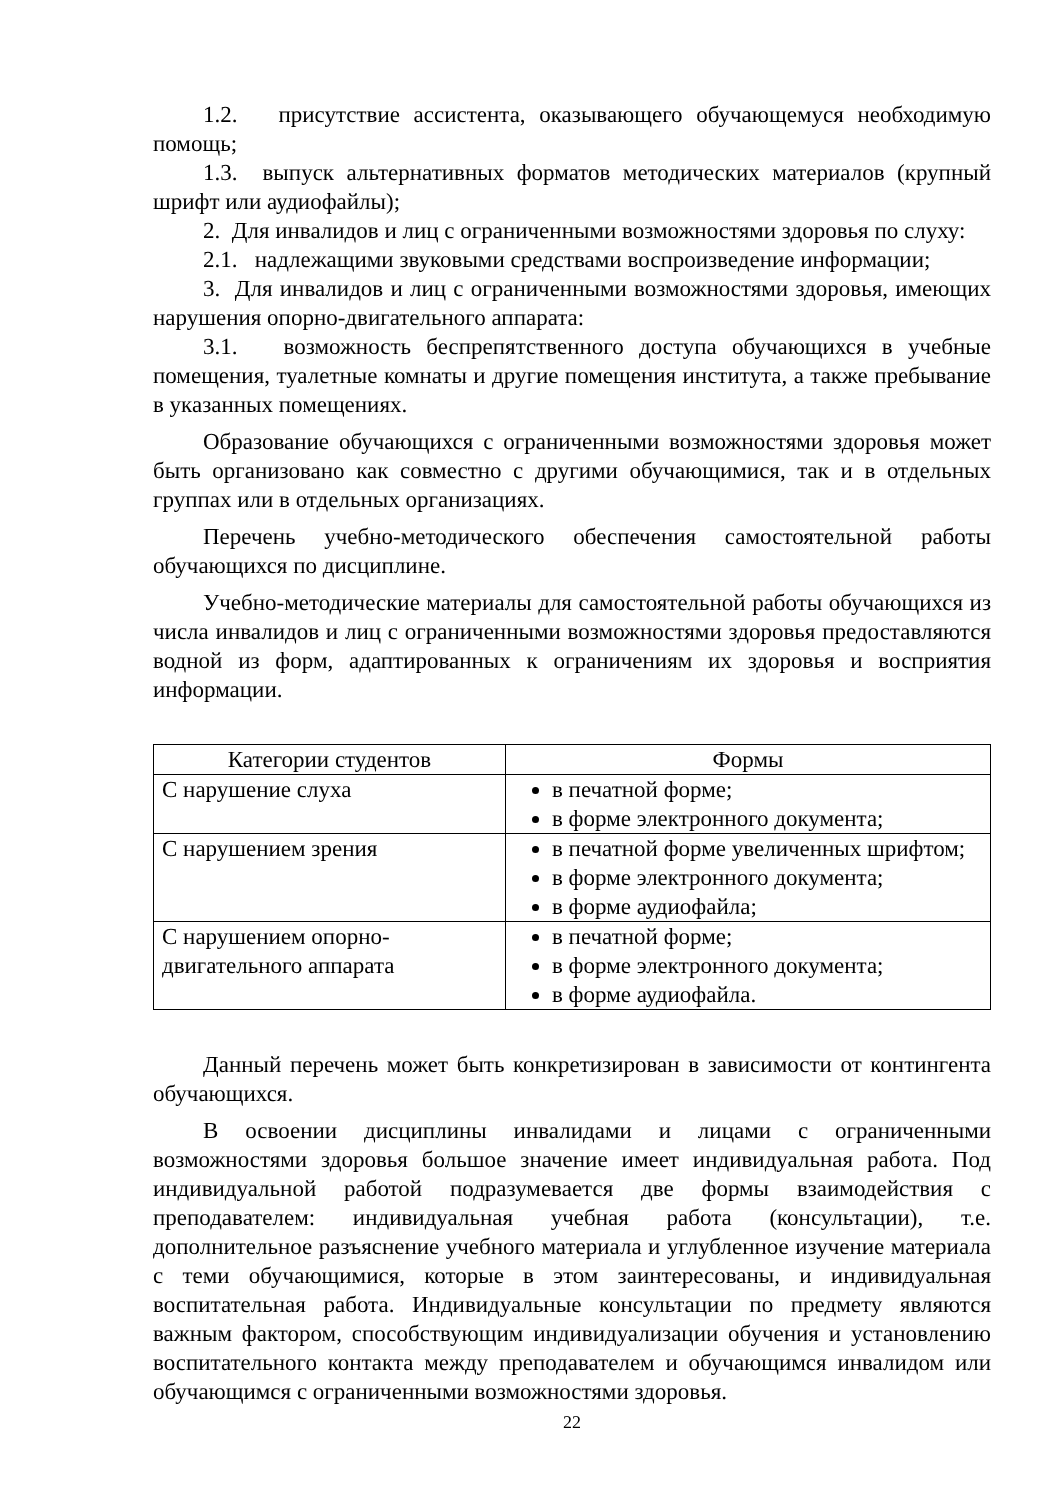1.2. присутствие ассистента, оказывающего обучающемуся необходимую помощь;
1.3. выпуск альтернативных форматов методических материалов (крупный шрифт или аудиофайлы);
2. Для инвалидов и лиц с ограниченными возможностями здоровья по слуху:
2.1. надлежащими звуковыми средствами воспроизведение информации;
3. Для инвалидов и лиц с ограниченными возможностями здоровья, имеющих нарушения опорно-двигательного аппарата:
3.1. возможность беспрепятственного доступа обучающихся в учебные помещения, туалетные комнаты и другие помещения института, а также пребывание в указанных помещениях.
Образование обучающихся с ограниченными возможностями здоровья может быть организовано как совместно с другими обучающимися, так и в отдельных группах или в отдельных организациях.
Перечень учебно-методического обеспечения самостоятельной работы обучающихся по дисциплине.
Учебно-методические материалы для самостоятельной работы обучающихся из числа инвалидов и лиц с ограниченными возможностями здоровья предоставляются водной из форм, адаптированных к ограничениям их здоровья и восприятия информации.
| Категории студентов | Формы |
| --- | --- |
| С нарушение слуха | в печатной форме; в форме электронного документа; |
| С нарушением зрения | в печатной форме увеличенных шрифтом; в форме электронного документа; в форме аудиофайла; |
| С нарушением опорно-двигательного аппарата | в печатной форме; в форме электронного документа; в форме аудиофайла. |
Данный перечень может быть конкретизирован в зависимости от контингента обучающихся.
В освоении дисциплины инвалидами и лицами с ограниченными возможностями здоровья большое значение имеет индивидуальная работа. Под индивидуальной работой подразумевается две формы взаимодействия с преподавателем: индивидуальная учебная работа (консультации), т.е. дополнительное разъяснение учебного материала и углубленное изучение материала с теми обучающимися, которые в этом заинтересованы, и индивидуальная воспитательная работа. Индивидуальные консультации по предмету являются важным фактором, способствующим индивидуализации обучения и установлению воспитательного контакта между преподавателем и обучающимся инвалидом или обучающимся с ограниченными возможностями здоровья.
22